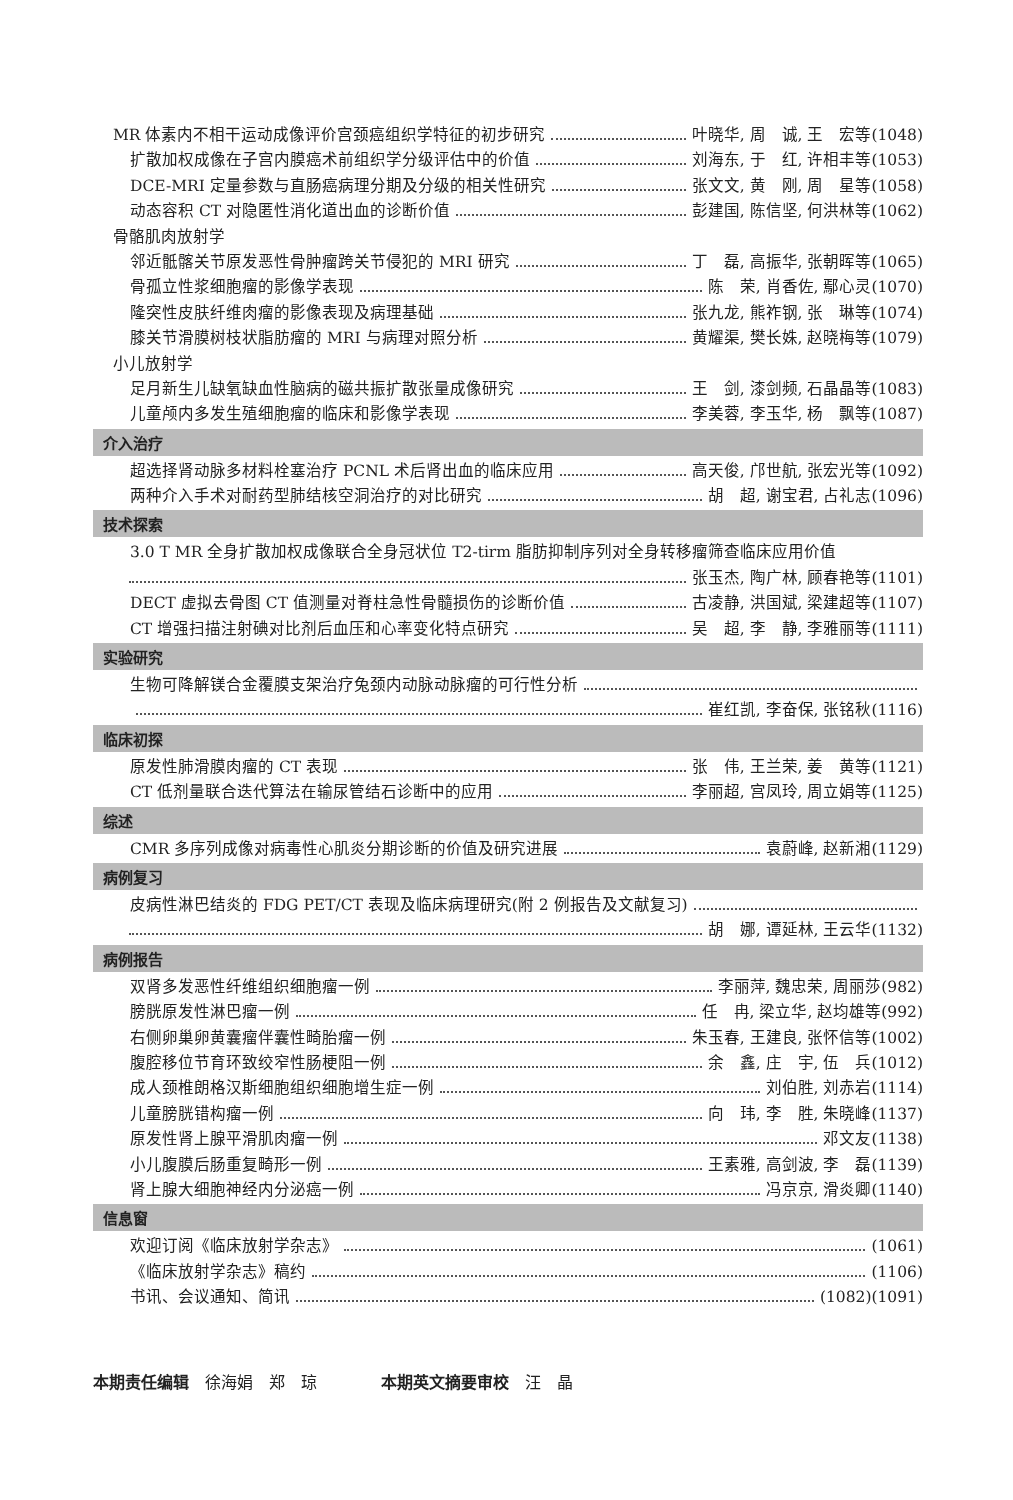MR 体素内不相干运动成像评价宫颈癌组织学特征的初步研究 叶晓华, 周　诚, 王　宏等(1048)
扩散加权成像在子宫内膜癌术前组织学分级评估中的价值 刘海东, 于　红, 许相丰等(1053)
DCE-MRI 定量参数与直肠癌病理分期及分级的相关性研究 张文文, 黄　刚, 周　星等(1058)
动态容积 CT 对隐匿性消化道出血的诊断价值 彭建国, 陈信坚, 何洪林等(1062)
骨骼肌肉放射学
邻近骶髂关节原发恶性骨肿瘤跨关节侵犯的 MRI 研究 丁　磊, 高振华, 张朝晖等(1065)
骨孤立性浆细胞瘤的影像学表现 陈　荣, 肖香佐, 鄢心灵(1070)
隆突性皮肤纤维肉瘤的影像表现及病理基础 张九龙, 熊祚钢, 张　琳等(1074)
膝关节滑膜树枝状脂肪瘤的 MRI 与病理对照分析 黄耀渠, 樊长姝, 赵晓梅等(1079)
小儿放射学
足月新生儿缺氧缺血性脑病的磁共振扩散张量成像研究 王　剑, 漆剑频, 石晶晶等(1083)
儿童颅内多发生殖细胞瘤的临床和影像学表现 李美蓉, 李玉华, 杨　飘等(1087)
介入治疗
超选择肾动脉多材料栓塞治疗 PCNL 术后肾出血的临床应用 高天俊, 邝世航, 张宏光等(1092)
两种介入手术对耐药型肺结核空洞治疗的对比研究 胡　超, 谢宝君, 占礼志(1096)
技术探索
3.0 T MR 全身扩散加权成像联合全身冠状位 T2-tirm 脂肪抑制序列对全身转移瘤筛查临床应用价值
张玉杰, 陶广林, 顾春艳等(1101)
DECT 虚拟去骨图 CT 值测量对脊柱急性骨髓损伤的诊断价值 古凌静, 洪国斌, 梁建超等(1107)
CT 增强扫描注射碘对比剂后血压和心率变化特点研究 吴　超, 李　静, 李雅丽等(1111)
实验研究
生物可降解镁合金覆膜支架治疗兔颈内动脉动脉瘤的可行性分析
崔红凯, 李奋保, 张铭秋(1116)
临床初探
原发性肺滑膜肉瘤的 CT 表现 张　伟, 王兰荣, 姜　黄等(1121)
CT 低剂量联合迭代算法在输尿管结石诊断中的应用 李丽超, 宫凤玲, 周立娟等(1125)
综述
CMR 多序列成像对病毒性心肌炎分期诊断的价值及研究进展 袁蔚峰, 赵新湘(1129)
病例复习
皮病性淋巴结炎的 FDG PET/CT 表现及临床病理研究(附 2 例报告及文献复习)
胡　娜, 谭延林, 王云华(1132)
病例报告
双肾多发恶性纤维组织细胞瘤一例 李丽萍, 魏忠荣, 周丽莎(982)
膀胱原发性淋巴瘤一例 任　冉, 梁立华, 赵均雄等(992)
右侧卵巢卵黄囊瘤伴囊性畸胎瘤一例 朱玉春, 王建良, 张怀信等(1002)
腹腔移位节育环致绞窄性肠梗阻一例 余　鑫, 庄　宇, 伍　兵(1012)
成人颈椎朗格汉斯细胞组织细胞增生症一例 刘伯胜, 刘赤岩(1114)
儿童膀胱错构瘤一例 向　玮, 李　胜, 朱晓峰(1137)
原发性肾上腺平滑肌肉瘤一例 邓文友(1138)
小儿腹膜后肠重复畸形一例 王素雅, 高剑波, 李　磊(1139)
肾上腺大细胞神经内分泌癌一例 冯京京, 滑炎卿(1140)
信息窗
欢迎订阅《临床放射学杂志》 (1061)
《临床放射学杂志》稿约 (1106)
书讯、会议通知、简讯 (1082)(1091)
本期责任编辑　徐海娟　郑　琼　　　　本期英文摘要审校　汪　晶